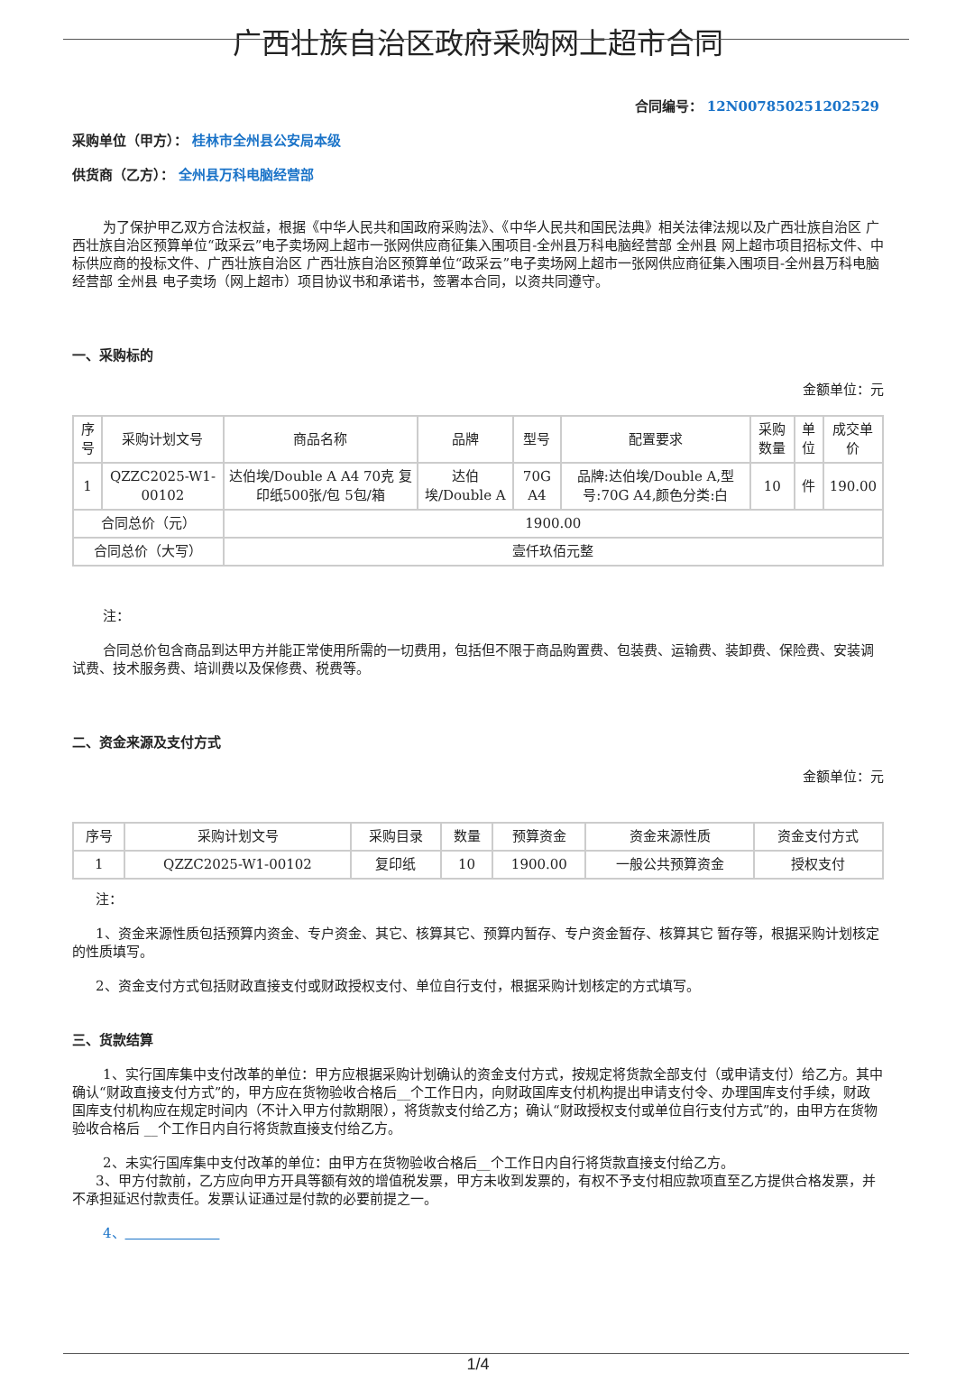广西壮族自治区政府采购网上超市合同
合同编号： 12N007850251202529
采购单位（甲方）： 桂林市全州县公安局本级
供货商（乙方）： 全州县万科电脑经营部
为了保护甲乙双方合法权益，根据《中华人民共和国政府采购法》、《中华人民共和国民法典》相关法律法规以及广西壮族自治区 广西壮族自治区预算单位“政采云”电子卖场网上超市一张网供应商征集入围项目-全州县万科电脑经营部 全州县 网上超市项目招标文件、中标供应商的投标文件、广西壮族自治区 广西壮族自治区预算单位“政采云”电子卖场网上超市一张网供应商征集入围项目-全州县万科电脑经营部 全州县 电子卖场（网上超市）项目协议书和承诺书，签署本合同，以资共同遵守。
一、采购标的
金额单位：元
| 序号 | 采购计划文号 | 商品名称 | 品牌 | 型号 | 配置要求 | 采购数量 | 单位 | 成交单价 |
| --- | --- | --- | --- | --- | --- | --- | --- | --- |
| 1 | QZZC2025-W1-00102 | 达伯埃/Double A A4 70克 复印纸500张/包 5包/箱 | 达伯埃/Double A | 70G A4 | 品牌:达伯埃/Double A,型号:70G A4,颜色分类:白 | 10 | 件 | 190.00 |
| 合同总价（元） | | 1900.00 | | | | | | |
| 合同总价（大写） | | 壹仟玖佰元整 | | | | | | |
注：
合同总价包含商品到达甲方并能正常使用所需的一切费用，包括但不限于商品购置费、包装费、运输费、装卸费、保险费、安装调试费、技术服务费、培训费以及保修费、税费等。
二、资金来源及支付方式
金额单位：元
| 序号 | 采购计划文号 | 采购目录 | 数量 | 预算资金 | 资金来源性质 | 资金支付方式 |
| --- | --- | --- | --- | --- | --- | --- |
| 1 | QZZC2025-W1-00102 | 复印纸 | 10 | 1900.00 | 一般公共预算资金 | 授权支付 |
注：
1、资金来源性质包括预算内资金、专户资金、其它、核算其它、预算内暂存、专户资金暂存、核算其它 暂存等，根据采购计划核定的性质填写。
2、资金支付方式包括财政直接支付或财政授权支付、单位自行支付，根据采购计划核定的方式填写。
三、货款结算
1、实行国库集中支付改革的单位：甲方应根据采购计划确认的资金支付方式，按规定将货款全部支付（或申请支付）给乙方。其中确认“财政直接支付方式”的，甲方应在货物验收合格后__个工作日内，向财政国库支付机构提出申请支付令、办理国库支付手续，财政国库支付机构应在规定时间内（不计入甲方付款期限），将货款支付给乙方；确认“财政授权支付或单位自行支付方式”的，由甲方在货物验收合格后 __个工作日内自行将货款直接支付给乙方。
2、未实行国库集中支付改革的单位：由甲方在货物验收合格后__个工作日内自行将货款直接支付给乙方。
3、甲方付款前，乙方应向甲方开具等额有效的增值税发票，甲方未收到发票的，有权不予支付相应款项直至乙方提供合格发票，并不承担延迟付款责任。发票认证通过是付款的必要前提之一。
4、
1/4